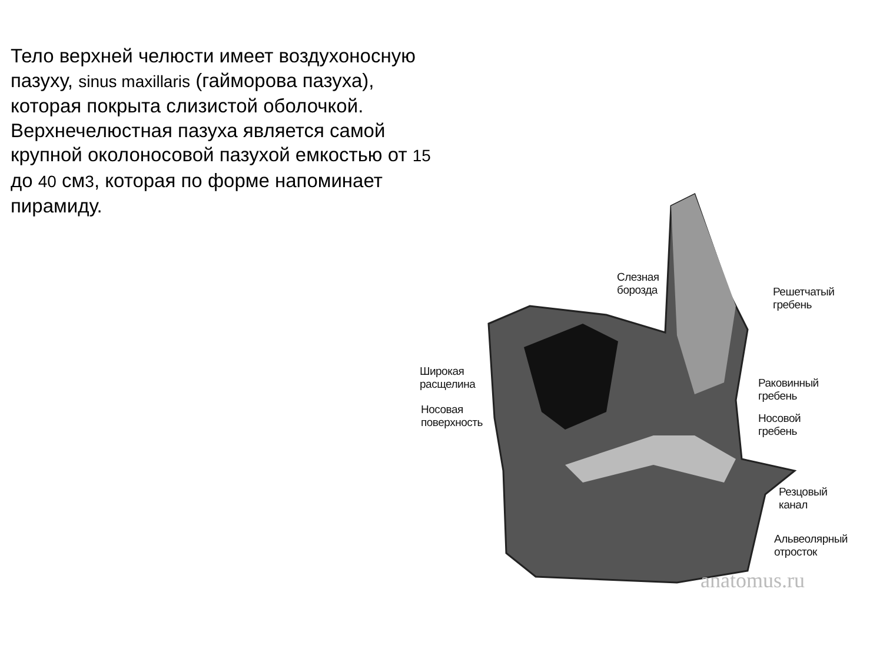Тело верхней челюсти имеет воздухоносную пазуху, sinus maxillaris (гайморова пазуха), которая покрыта слизистой оболочкой. Верхнечелюстная пазуха является самой крупной околоносовой пазухой емкостью от 15 до 40 см3, которая по форме напоминает пирамиду.
Слезная
борозда
Решетчатый
гребень
Широкая
расщелина
Раковинный
гребень
Носовая
поверхность
Носовой
гребень
Резцовый
канал
Альвеолярный
отросток
anatomus.ru